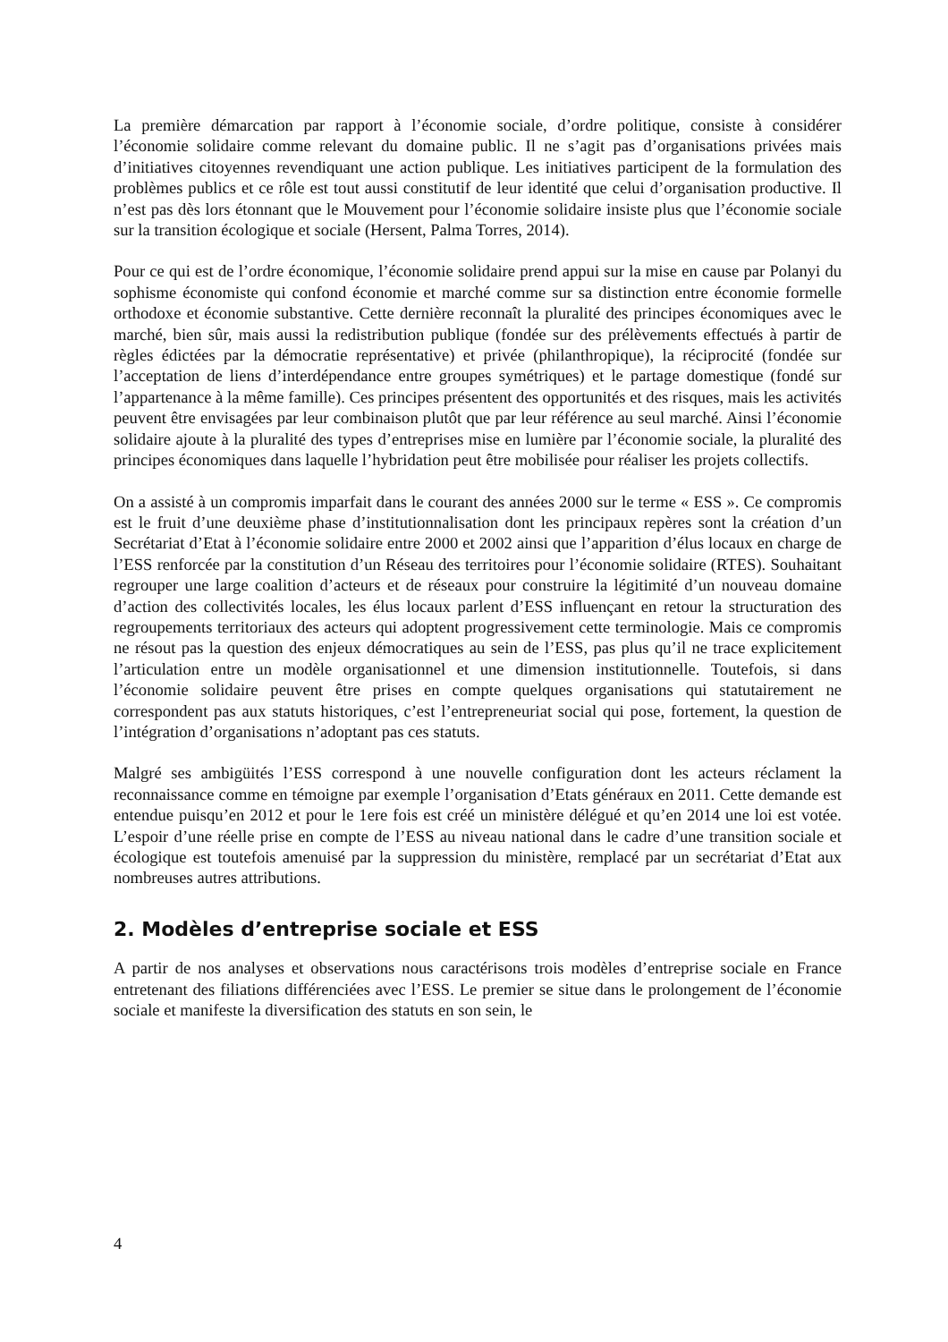La première démarcation par rapport à l’économie sociale, d’ordre politique, consiste à considérer l’économie solidaire comme relevant du domaine public. Il ne s’agit pas d’organisations privées mais d’initiatives citoyennes revendiquant une action publique. Les initiatives participent de la formulation des problèmes publics et ce rôle est tout aussi constitutif de leur identité que celui d’organisation productive. Il n’est pas dès lors étonnant que le Mouvement pour l’économie solidaire insiste plus que l’économie sociale sur la transition écologique et sociale (Hersent, Palma Torres, 2014).
Pour ce qui est de l’ordre économique, l’économie solidaire prend appui sur la mise en cause par Polanyi du sophisme économiste qui confond économie et marché comme sur sa distinction entre économie formelle orthodoxe et économie substantive. Cette dernière reconnaît la pluralité des principes économiques avec le marché, bien sûr, mais aussi la redistribution publique (fondée sur des prélèvements effectués à partir de règles édictées par la démocratie représentative) et privée (philanthropique), la réciprocité (fondée sur l’acceptation de liens d’interdépendance entre groupes symétriques) et le partage domestique (fondé sur l’appartenance à la même famille). Ces principes présentent des opportunités et des risques, mais les activités peuvent être envisagées par leur combinaison plutôt que par leur référence au seul marché. Ainsi l’économie solidaire ajoute à la pluralité des types d’entreprises mise en lumière par l’économie sociale, la pluralité des principes économiques dans laquelle l’hybridation peut être mobilisée pour réaliser les projets collectifs.
On a assisté à un compromis imparfait dans le courant des années 2000 sur le terme « ESS ». Ce compromis est le fruit d’une deuxième phase d’institutionnalisation dont les principaux repères sont la création d’un Secrétariat d’Etat à l’économie solidaire entre 2000 et 2002 ainsi que l’apparition d’élus locaux en charge de l’ESS renforcée par la constitution d’un Réseau des territoires pour l’économie solidaire (RTES). Souhaitant regrouper une large coalition d’acteurs et de réseaux pour construire la légitimité d’un nouveau domaine d’action des collectivités locales, les élus locaux parlent d’ESS influençant en retour la structuration des regroupements territoriaux des acteurs qui adoptent progressivement cette terminologie. Mais ce compromis ne résout pas la question des enjeux démocratiques au sein de l’ESS, pas plus qu’il ne trace explicitement l’articulation entre un modèle organisationnel et une dimension institutionnelle. Toutefois, si dans l’économie solidaire peuvent être prises en compte quelques organisations qui statutairement ne correspondent pas aux statuts historiques, c’est l’entrepreneuriat social qui pose, fortement, la question de l’intégration d’organisations n’adoptant pas ces statuts.
Malgré ses ambigüités l’ESS correspond à une nouvelle configuration dont les acteurs réclament la reconnaissance comme en témoigne par exemple l’organisation d’Etats généraux en 2011. Cette demande est entendue puisqu’en 2012 et pour le 1ere fois est créé un ministère délégué et qu’en 2014 une loi est votée. L’espoir d’une réelle prise en compte de l’ESS au niveau national dans le cadre d’une transition sociale et écologique est toutefois amenuisé par la suppression du ministère, remplacé par un secrétariat d’Etat aux nombreuses autres attributions.
2. Modèles d’entreprise sociale et ESS
A partir de nos analyses et observations nous caractérisons trois modèles d’entreprise sociale en France entretenant des filiations différenciées avec l’ESS. Le premier se situe dans le prolongement de l’économie sociale et manifeste la diversification des statuts en son sein, le
4